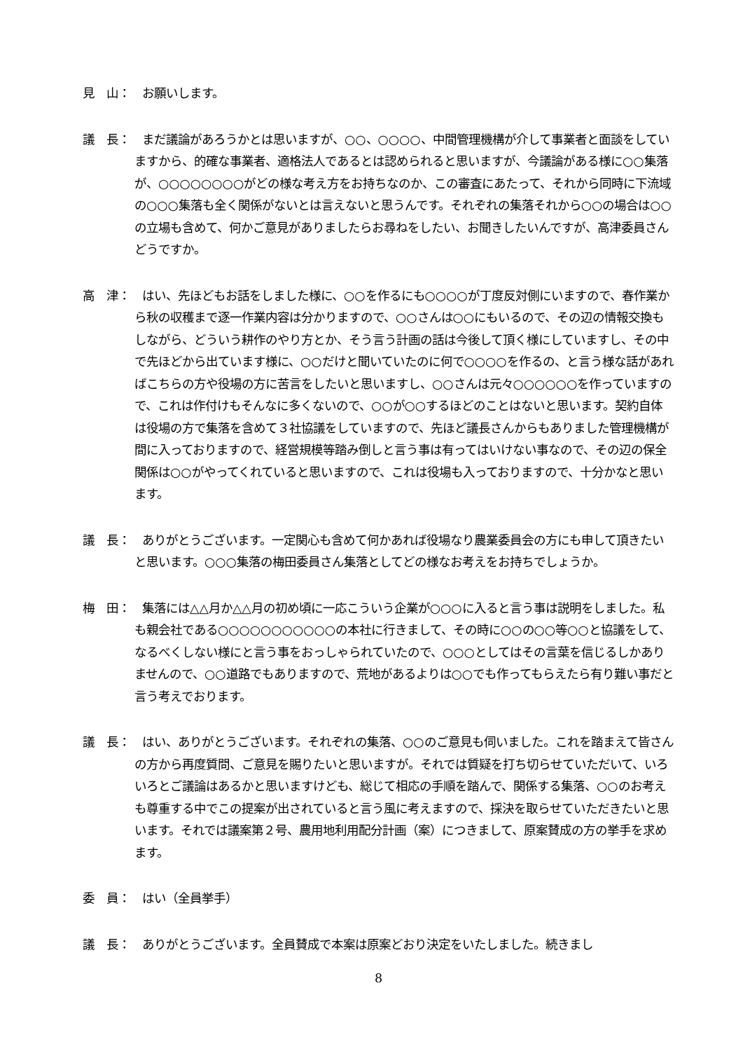見　山：　お願いします。
議　長：　まだ議論があろうかとは思いますが、○○、○○○○、中間管理機構が介して事業者と面談をしていますから、的確な事業者、適格法人であるとは認められると思いますが、今議論がある様に○○集落が、○○○○○○○○がどの様な考え方をお持ちなのか、この審査にあたって、それから同時に下流域の○○○集落も全く関係がないとは言えないと思うんです。それぞれの集落それから○○の場合は○○の立場も含めて、何かご意見がありましたらお尋ねをしたい、お聞きしたいんですが、高津委員さんどうですか。
高　津：　はい、先ほどもお話をしました様に、○○を作るにも○○○○が丁度反対側にいますので、春作業から秋の収穫まで逐一作業内容は分かりますので、○○さんは○○にもいるので、その辺の情報交換もしながら、どういう耕作のやり方とか、そう言う計画の話は今後して頂く様にしていますし、その中で先ほどから出ています様に、○○だけと聞いていたのに何で○○○○を作るの、と言う様な話があればこちらの方や役場の方に苦言をしたいと思いますし、○○さんは元々○○○○○○を作っていますので、これは作付けもそんなに多くないので、○○が○○するほどのことはないと思います。契約自体は役場の方で集落を含めて３社協議をしていますので、先ほど議長さんからもありました管理機構が間に入っておりますので、経営規模等踏み倒しと言う事は有ってはいけない事なので、その辺の保全関係は○○がやってくれていると思いますので、これは役場も入っておりますので、十分かなと思います。
議　長：　ありがとうございます。一定関心も含めて何かあれば役場なり農業委員会の方にも申して頂きたいと思います。○○○集落の梅田委員さん集落としてどの様なお考えをお持ちでしょうか。
梅　田：　集落には△△月か△△月の初め頃に一応こういう企業が○○○に入ると言う事は説明をしました。私も親会社である○○○○○○○○○○○の本社に行きまして、その時に○○の○○等○○と協議をして、なるべくしない様にと言う事をおっしゃられていたので、○○○としてはその言葉を信じるしかありませんので、○○道路でもありますので、荒地があるよりは○○でも作ってもらえたら有り難い事だと言う考えでおります。
議　長：　はい、ありがとうございます。それぞれの集落、○○のご意見も伺いました。これを踏まえて皆さんの方から再度質問、ご意見を賜りたいと思いますが。それでは質疑を打ち切らせていただいて、いろいろとご議論はあるかと思いますけども、総じて相応の手順を踏んで、関係する集落、○○のお考えも尊重する中でこの提案が出されていると言う風に考えますので、採決を取らせていただきたいと思います。それでは議案第２号、農用地利用配分計画（案）につきまして、原案賛成の方の挙手を求めます。
委　員：　はい（全員挙手）
議　長：　ありがとうございます。全員賛成で本案は原案どおり決定をいたしました。続きまし
8